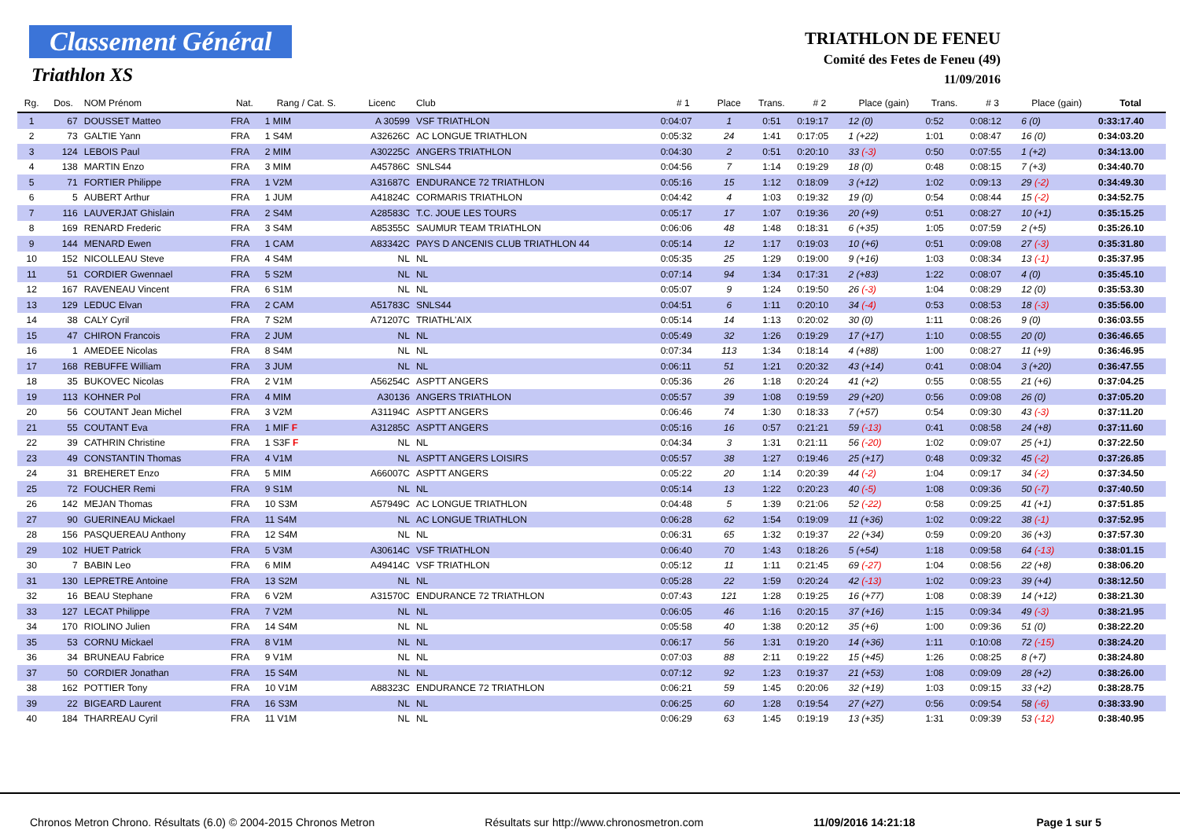Classement Général
Triathlon XS
TRIATHLON DE FENEU
Comité des Fetes de Feneu (49)
11/09/2016
| Rg. | Dos. | NOM Prénom | Nat. | Rang / Cat. S. | Licenc | Club | # 1 | Place | Trans. | # 2 | Place (gain) | Trans. | # 3 | Place (gain) | Total |
| --- | --- | --- | --- | --- | --- | --- | --- | --- | --- | --- | --- | --- | --- | --- | --- |
| 1 | 67 | DOUSSET Matteo | FRA | 1 MIM | A 30599 | VSF TRIATHLON | 0:04:07 | 1 | 0:51 | 0:19:17 | 12 (0) | 0:52 | 0:08:12 | 6 (0) | 0:33:17.40 |
| 2 | 73 | GALTIE Yann | FRA | 1 S4M | A32626C | AC LONGUE TRIATHLON | 0:05:32 | 24 | 1:41 | 0:17:05 | 1 (+22) | 1:01 | 0:08:47 | 16 (0) | 0:34:03.20 |
| 3 | 124 | LEBOIS Paul | FRA | 2 MIM | A30225C | ANGERS TRIATHLON | 0:04:30 | 2 | 0:51 | 0:20:10 | 33 (-3) | 0:50 | 0:07:55 | 1 (+2) | 0:34:13.00 |
| 4 | 138 | MARTIN Enzo | FRA | 3 MIM | A45786C | SNLS44 | 0:04:56 | 7 | 1:14 | 0:19:29 | 18 (0) | 0:48 | 0:08:15 | 7 (+3) | 0:34:40.70 |
| 5 | 71 | FORTIER Philippe | FRA | 1 V2M | A31687C | ENDURANCE 72 TRIATHLON | 0:05:16 | 15 | 1:12 | 0:18:09 | 3 (+12) | 1:02 | 0:09:13 | 29 (-2) | 0:34:49.30 |
| 6 | 5 | AUBERT Arthur | FRA | 1 JUM | A41824C | CORMARIS TRIATHLON | 0:04:42 | 4 | 1:03 | 0:19:32 | 19 (0) | 0:54 | 0:08:44 | 15 (-2) | 0:34:52.75 |
| 7 | 116 | LAUVERJAT Ghislain | FRA | 2 S4M | A28583C | T.C. JOUE LES TOURS | 0:05:17 | 17 | 1:07 | 0:19:36 | 20 (+9) | 0:51 | 0:08:27 | 10 (+1) | 0:35:15.25 |
| 8 | 169 | RENARD Frederic | FRA | 3 S4M | A85355C | SAUMUR TEAM TRIATHLON | 0:06:06 | 48 | 1:48 | 0:18:31 | 6 (+35) | 1:05 | 0:07:59 | 2 (+5) | 0:35:26.10 |
| 9 | 144 | MENARD Ewen | FRA | 1 CAM | A83342C | PAYS D ANCENIS CLUB TRIATHLON 44 | 0:05:14 | 12 | 1:17 | 0:19:03 | 10 (+6) | 0:51 | 0:09:08 | 27 (-3) | 0:35:31.80 |
| 10 | 152 | NICOLLEAU Steve | FRA | 4 S4M | NL | NL | 0:05:35 | 25 | 1:29 | 0:19:00 | 9 (+16) | 1:03 | 0:08:34 | 13 (-1) | 0:35:37.95 |
| 11 | 51 | CORDIER Gwennael | FRA | 5 S2M | NL | NL | 0:07:14 | 94 | 1:34 | 0:17:31 | 2 (+83) | 1:22 | 0:08:07 | 4 (0) | 0:35:45.10 |
| 12 | 167 | RAVENEAU Vincent | FRA | 6 S1M | NL | NL | 0:05:07 | 9 | 1:24 | 0:19:50 | 26 (-3) | 1:04 | 0:08:29 | 12 (0) | 0:35:53.30 |
| 13 | 129 | LEDUC Elvan | FRA | 2 CAM | A51783C | SNLS44 | 0:04:51 | 6 | 1:11 | 0:20:10 | 34 (-4) | 0:53 | 0:08:53 | 18 (-3) | 0:35:56.00 |
| 14 | 38 | CALY Cyril | FRA | 7 S2M | A71207C | TRIATHL'AIX | 0:05:14 | 14 | 1:13 | 0:20:02 | 30 (0) | 1:11 | 0:08:26 | 9 (0) | 0:36:03.55 |
| 15 | 47 | CHIRON Francois | FRA | 2 JUM | NL | NL | 0:05:49 | 32 | 1:26 | 0:19:29 | 17 (+17) | 1:10 | 0:08:55 | 20 (0) | 0:36:46.65 |
| 16 | 1 | AMEDEE Nicolas | FRA | 8 S4M | NL | NL | 0:07:34 | 113 | 1:34 | 0:18:14 | 4 (+88) | 1:00 | 0:08:27 | 11 (+9) | 0:36:46.95 |
| 17 | 168 | REBUFFE William | FRA | 3 JUM | NL | NL | 0:06:11 | 51 | 1:21 | 0:20:32 | 43 (+14) | 0:41 | 0:08:04 | 3 (+20) | 0:36:47.55 |
| 18 | 35 | BUKOVEC Nicolas | FRA | 2 V1M | A56254C | ASPTT ANGERS | 0:05:36 | 26 | 1:18 | 0:20:24 | 41 (+2) | 0:55 | 0:08:55 | 21 (+6) | 0:37:04.25 |
| 19 | 113 | KOHNER Pol | FRA | 4 MIM | A30136 | ANGERS TRIATHLON | 0:05:57 | 39 | 1:08 | 0:19:59 | 29 (+20) | 0:56 | 0:09:08 | 26 (0) | 0:37:05.20 |
| 20 | 56 | COUTANT Jean Michel | FRA | 3 V2M | A31194C | ASPTT ANGERS | 0:06:46 | 74 | 1:30 | 0:18:33 | 7 (+57) | 0:54 | 0:09:30 | 43 (-3) | 0:37:11.20 |
| 21 | 55 | COUTANT Eva | FRA | 1 MIF F | A31285C | ASPTT ANGERS | 0:05:16 | 16 | 0:57 | 0:21:21 | 59 (-13) | 0:41 | 0:08:58 | 24 (+8) | 0:37:11.60 |
| 22 | 39 | CATHRIN Christine | FRA | 1 S3F F | NL | NL | 0:04:34 | 3 | 1:31 | 0:21:11 | 56 (-20) | 1:02 | 0:09:07 | 25 (+1) | 0:37:22.50 |
| 23 | 49 | CONSTANTIN Thomas | FRA | 4 V1M | NL | ASPTT ANGERS LOISIRS | 0:05:57 | 38 | 1:27 | 0:19:46 | 25 (+17) | 0:48 | 0:09:32 | 45 (-2) | 0:37:26.85 |
| 24 | 31 | BREHERET Enzo | FRA | 5 MIM | A66007C | ASPTT ANGERS | 0:05:22 | 20 | 1:14 | 0:20:39 | 44 (-2) | 1:04 | 0:09:17 | 34 (-2) | 0:37:34.50 |
| 25 | 72 | FOUCHER Remi | FRA | 9 S1M | NL | NL | 0:05:14 | 13 | 1:22 | 0:20:23 | 40 (-5) | 1:08 | 0:09:36 | 50 (-7) | 0:37:40.50 |
| 26 | 142 | MEJAN Thomas | FRA | 10 S3M | A57949C | AC LONGUE TRIATHLON | 0:04:48 | 5 | 1:39 | 0:21:06 | 52 (-22) | 0:58 | 0:09:25 | 41 (+1) | 0:37:51.85 |
| 27 | 90 | GUERINEAU Mickael | FRA | 11 S4M | NL | AC LONGUE TRIATHLON | 0:06:28 | 62 | 1:54 | 0:19:09 | 11 (+36) | 1:02 | 0:09:22 | 38 (-1) | 0:37:52.95 |
| 28 | 156 | PASQUEREAU Anthony | FRA | 12 S4M | NL | NL | 0:06:31 | 65 | 1:32 | 0:19:37 | 22 (+34) | 0:59 | 0:09:20 | 36 (+3) | 0:37:57.30 |
| 29 | 102 | HUET Patrick | FRA | 5 V3M | A30614C | VSF TRIATHLON | 0:06:40 | 70 | 1:43 | 0:18:26 | 5 (+54) | 1:18 | 0:09:58 | 64 (-13) | 0:38:01.15 |
| 30 | 7 | BABIN Leo | FRA | 6 MIM | A49414C | VSF TRIATHLON | 0:05:12 | 11 | 1:11 | 0:21:45 | 69 (-27) | 1:04 | 0:08:56 | 22 (+8) | 0:38:06.20 |
| 31 | 130 | LEPRETRE Antoine | FRA | 13 S2M | NL | NL | 0:05:28 | 22 | 1:59 | 0:20:24 | 42 (-13) | 1:02 | 0:09:23 | 39 (+4) | 0:38:12.50 |
| 32 | 16 | BEAU Stephane | FRA | 6 V2M | A31570C | ENDURANCE 72 TRIATHLON | 0:07:43 | 121 | 1:28 | 0:19:25 | 16 (+77) | 1:08 | 0:08:39 | 14 (+12) | 0:38:21.30 |
| 33 | 127 | LECAT Philippe | FRA | 7 V2M | NL | NL | 0:06:05 | 46 | 1:16 | 0:20:15 | 37 (+16) | 1:15 | 0:09:34 | 49 (-3) | 0:38:21.95 |
| 34 | 170 | RIOLINO Julien | FRA | 14 S4M | NL | NL | 0:05:58 | 40 | 1:38 | 0:20:12 | 35 (+6) | 1:00 | 0:09:36 | 51 (0) | 0:38:22.20 |
| 35 | 53 | CORNU Mickael | FRA | 8 V1M | NL | NL | 0:06:17 | 56 | 1:31 | 0:19:20 | 14 (+36) | 1:11 | 0:10:08 | 72 (-15) | 0:38:24.20 |
| 36 | 34 | BRUNEAU Fabrice | FRA | 9 V1M | NL | NL | 0:07:03 | 88 | 2:11 | 0:19:22 | 15 (+45) | 1:26 | 0:08:25 | 8 (+7) | 0:38:24.80 |
| 37 | 50 | CORDIER Jonathan | FRA | 15 S4M | NL | NL | 0:07:12 | 92 | 1:23 | 0:19:37 | 21 (+53) | 1:08 | 0:09:09 | 28 (+2) | 0:38:26.00 |
| 38 | 162 | POTTIER Tony | FRA | 10 V1M | A88323C | ENDURANCE 72 TRIATHLON | 0:06:21 | 59 | 1:45 | 0:20:06 | 32 (+19) | 1:03 | 0:09:15 | 33 (+2) | 0:38:28.75 |
| 39 | 22 | BIGEARD Laurent | FRA | 16 S3M | NL | NL | 0:06:25 | 60 | 1:28 | 0:19:54 | 27 (+27) | 0:56 | 0:09:54 | 58 (-6) | 0:38:33.90 |
| 40 | 184 | THARREAU Cyril | FRA | 11 V1M | NL | NL | 0:06:29 | 63 | 1:45 | 0:19:19 | 13 (+35) | 1:31 | 0:09:39 | 53 (-12) | 0:38:40.95 |
Chronos Metron Chrono. Résultats (6.0) © 2004-2015 Chronos Metron Résultats sur http://www.chronosmetron.com 11/09/2016 14:21:18 Page 1 sur 5